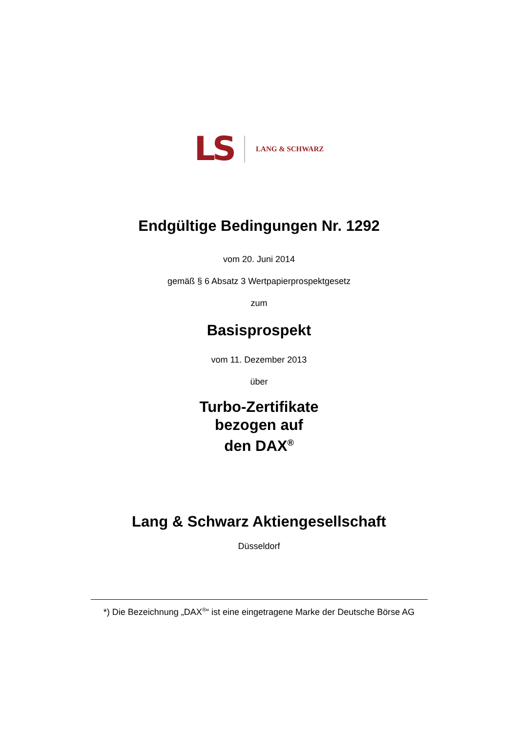LS LANG & SCHWARZ
Endgültige Bedingungen Nr. 1292
vom 20. Juni 2014
gemäß § 6 Absatz 3 Wertpapierprospektgesetz
zum
Basisprospekt
vom 11. Dezember 2013
über
Turbo-Zertifikate
bezogen auf
den DAX<sup>®</sup>
Lang & Schwarz Aktiengesellschaft
Düsseldorf
*) Die Bezeichnung „DAX<sup>®</sup>“ ist eine eingetragene Marke der Deutsche Börse AG